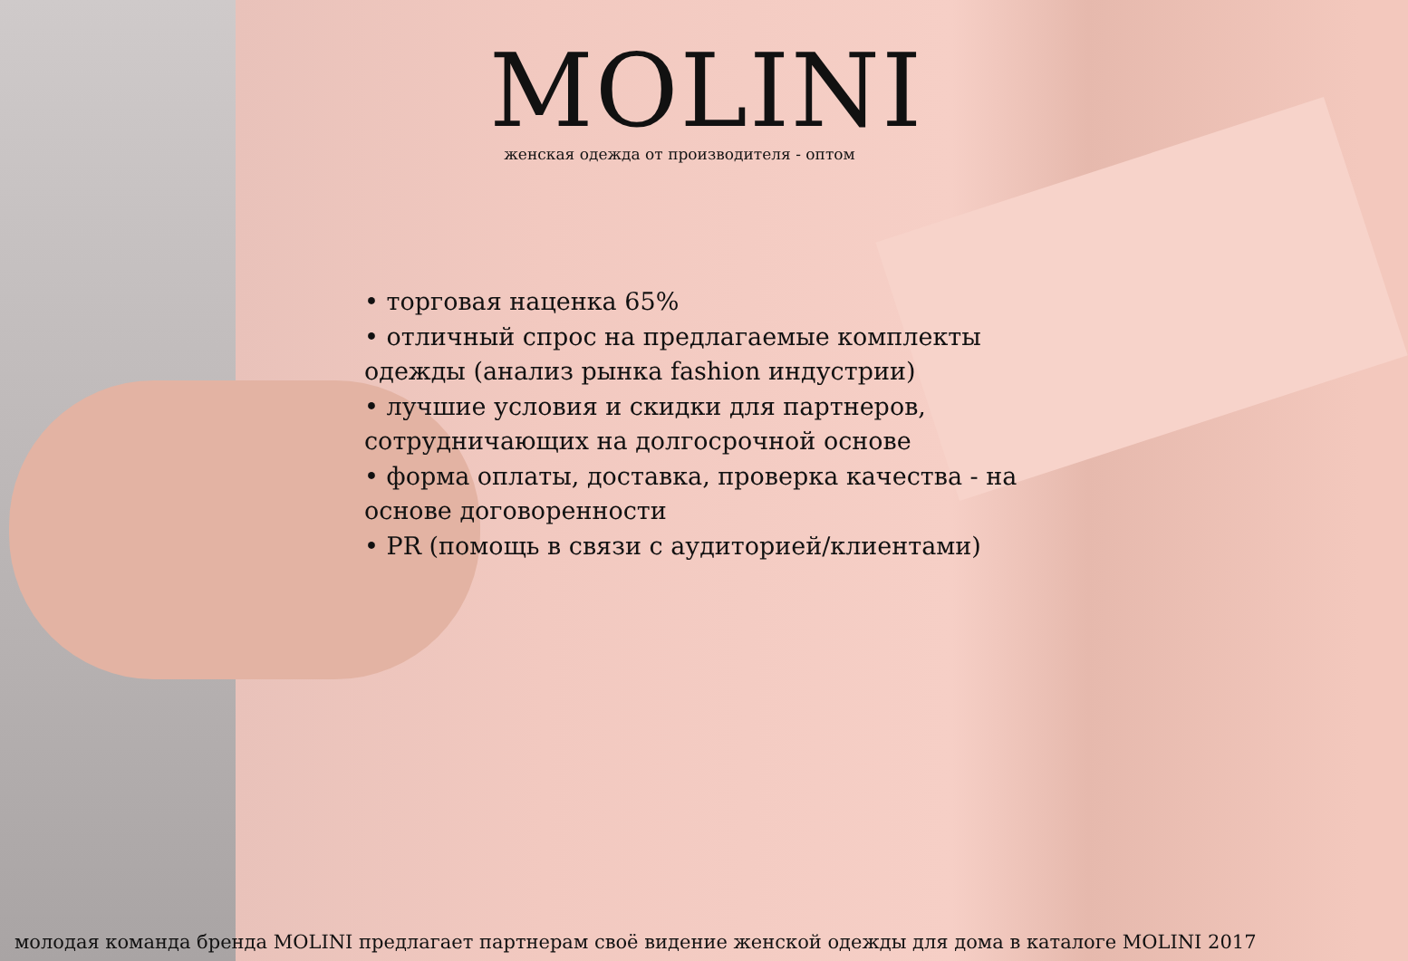MOLINI
женская одежда от производителя - оптом
• торговая наценка 65%
• отличный спрос на предлагаемые комплекты одежды (анализ рынка fashion индустрии)
• лучшие условия и скидки для партнеров, сотрудничающих на долгосрочной основе
• форма оплаты, доставка, проверка качества - на основе договоренности
• PR (помощь в связи с аудиторией/клиентами)
молодая команда бренда MOLINI предлагает партнерам своё видение женской одежды для дома в каталоге MOLINI 2017